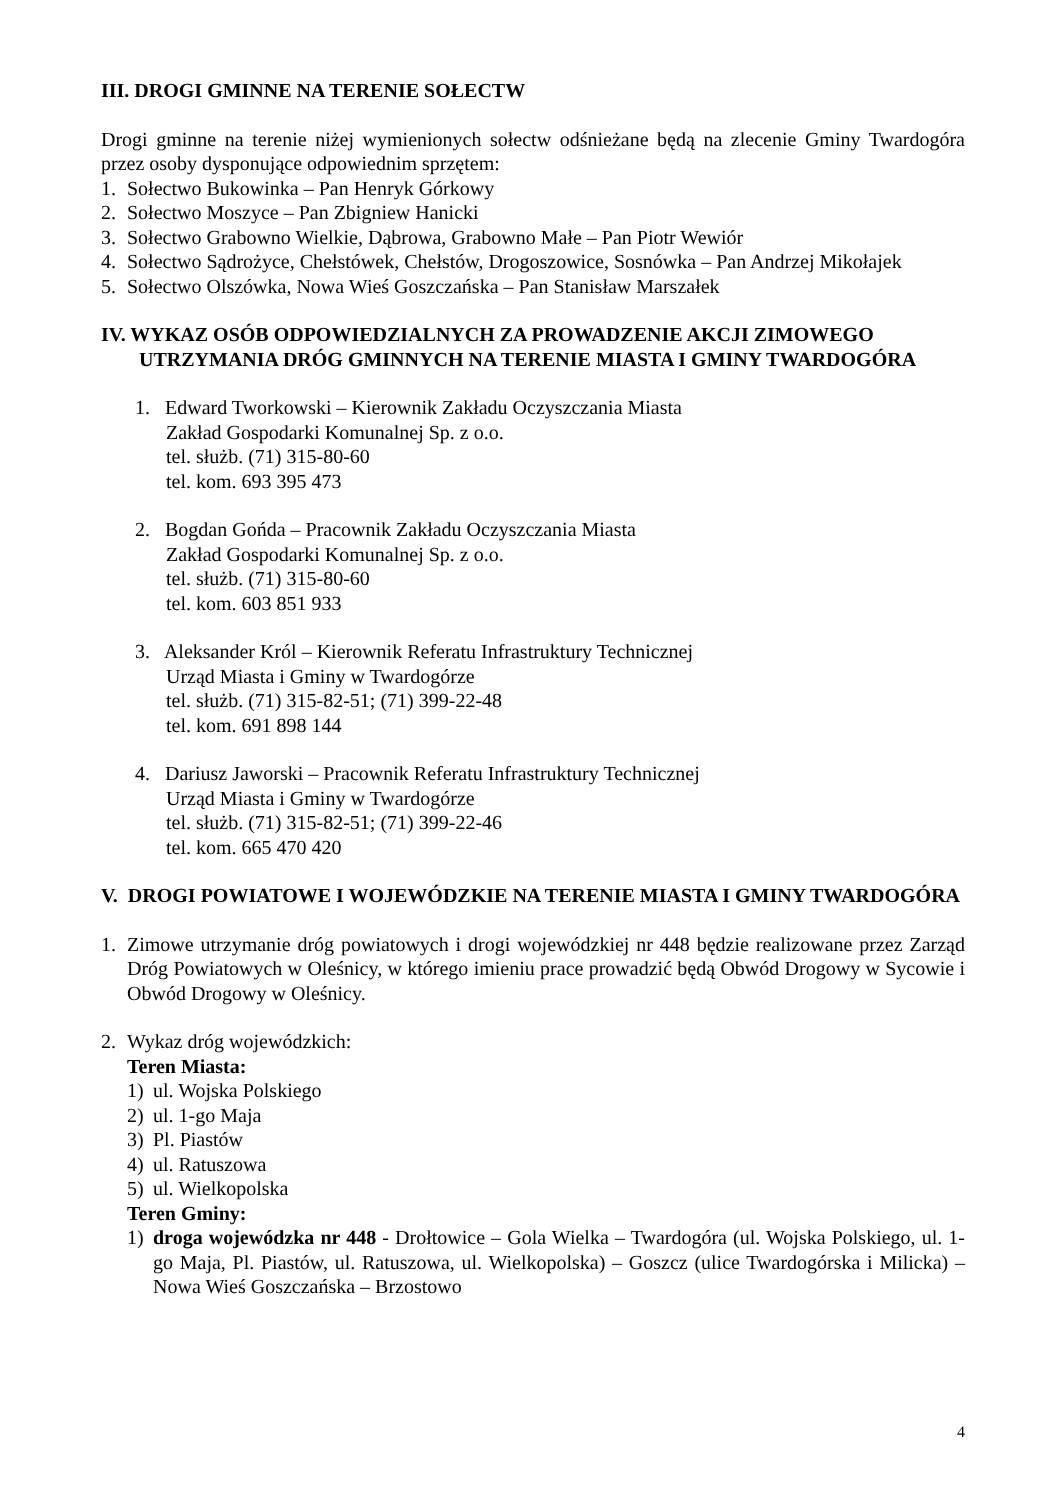III. DROGI GMINNE NA TERENIE SOŁECTW
Drogi gminne na terenie niżej wymienionych sołectw odśnieżane będą na zlecenie Gminy Twardogóra przez osoby dysponujące odpowiednim sprzętem:
1. Sołectwo Bukowinka – Pan Henryk Górkowy
2. Sołectwo Moszyce – Pan Zbigniew Hanicki
3. Sołectwo Grabowno Wielkie, Dąbrowa, Grabowno Małe – Pan Piotr Wewiór
4. Sołectwo Sądrożyce, Chełstówek, Chełstów, Drogoszowice, Sosnówka – Pan Andrzej Mikołajek
5. Sołectwo Olszówka, Nowa Wieś Goszczańska – Pan Stanisław Marszałek
IV. WYKAZ OSÓB ODPOWIEDZIALNYCH ZA PROWADZENIE AKCJI ZIMOWEGO UTRZYMANIA DRÓG GMINNYCH NA TERENIE MIASTA I GMINY TWARDOGÓRA
1. Edward Tworkowski – Kierownik Zakładu Oczyszczania Miasta
Zakład Gospodarki Komunalnej Sp. z o.o.
tel. służb. (71) 315-80-60
tel. kom. 693 395 473
2. Bogdan Gońda – Pracownik Zakładu Oczyszczania Miasta
Zakład Gospodarki Komunalnej Sp. z o.o.
tel. służb. (71) 315-80-60
tel. kom. 603 851 933
3. Aleksander Król – Kierownik Referatu Infrastruktury Technicznej
Urząd Miasta i Gminy w Twardogórze
tel. służb. (71) 315-82-51; (71) 399-22-48
tel. kom. 691 898 144
4. Dariusz Jaworski – Pracownik Referatu Infrastruktury Technicznej
Urząd Miasta i Gminy w Twardogórze
tel. służb. (71) 315-82-51; (71) 399-22-46
tel. kom. 665 470 420
V. DROGI POWIATOWE I WOJEWÓDZKIE NA TERENIE MIASTA I GMINY TWARDOGÓRA
1. Zimowe utrzymanie dróg powiatowych i drogi wojewódzkiej nr 448 będzie realizowane przez Zarząd Dróg Powiatowych w Oleśnicy, w którego imieniu prace prowadzić będą Obwód Drogowy w Sycowie i Obwód Drogowy w Oleśnicy.
2. Wykaz dróg wojewódzkich:
Teren Miasta:
1) ul. Wojska Polskiego
2) ul. 1-go Maja
3) Pl. Piastów
4) ul. Ratuszowa
5) ul. Wielkopolska
Teren Gminy:
1) droga wojewódzka nr 448 - Drołtowice – Gola Wielka – Twardogóra (ul. Wojska Polskiego, ul. 1-go Maja, Pl. Piastów, ul. Ratuszowa, ul. Wielkopolska) – Goszcz (ulice Twardogórska i Milicka) – Nowa Wieś Goszczańska – Brzostowo
4